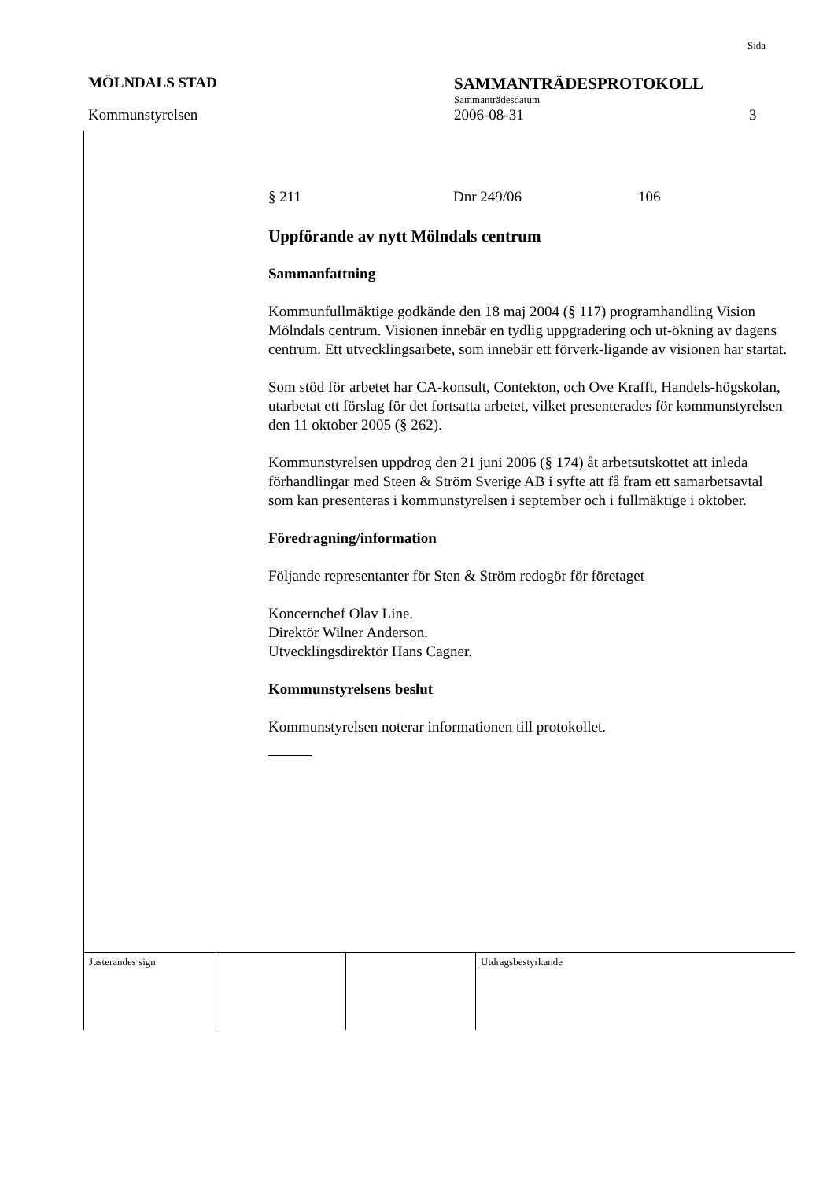Sida
MÖLNDALS STAD SAMMANTRÄDESPROTOKOLL
Sammanträdesdatum
Kommunstyrelsen 2006-08-31 3
§ 211 Dnr 249/06 106
Uppförande av nytt Mölndals centrum
Sammanfattning
Kommunfullmäktige godkände den 18 maj 2004 (§ 117) programhandling Vision Mölndals centrum. Visionen innebär en tydlig uppgradering och ut-ökning av dagens centrum. Ett utvecklingsarbete, som innebär ett förverk-ligande av visionen har startat.
Som stöd för arbetet har CA-konsult, Contekton, och Ove Krafft, Handels-högskolan, utarbetat ett förslag för det fortsatta arbetet, vilket presenterades för kommunstyrelsen den 11 oktober 2005 (§ 262).
Kommunstyrelsen uppdrog den 21 juni 2006 (§ 174) åt arbetsutskottet att inleda förhandlingar med Steen & Ström Sverige AB i syfte att få fram ett samarbetsavtal som kan presenteras i kommunstyrelsen i september och i fullmäktige i oktober.
Föredragning/information
Följande representanter för Sten & Ström redogör för företaget
Koncernchef Olav Line.
Direktör Wilner Anderson.
Utvecklingsdirektör Hans Cagner.
Kommunstyrelsens beslut
Kommunstyrelsen noterar informationen till protokollet.
| Justerandes sign | | | Utdragsbestyrkande |